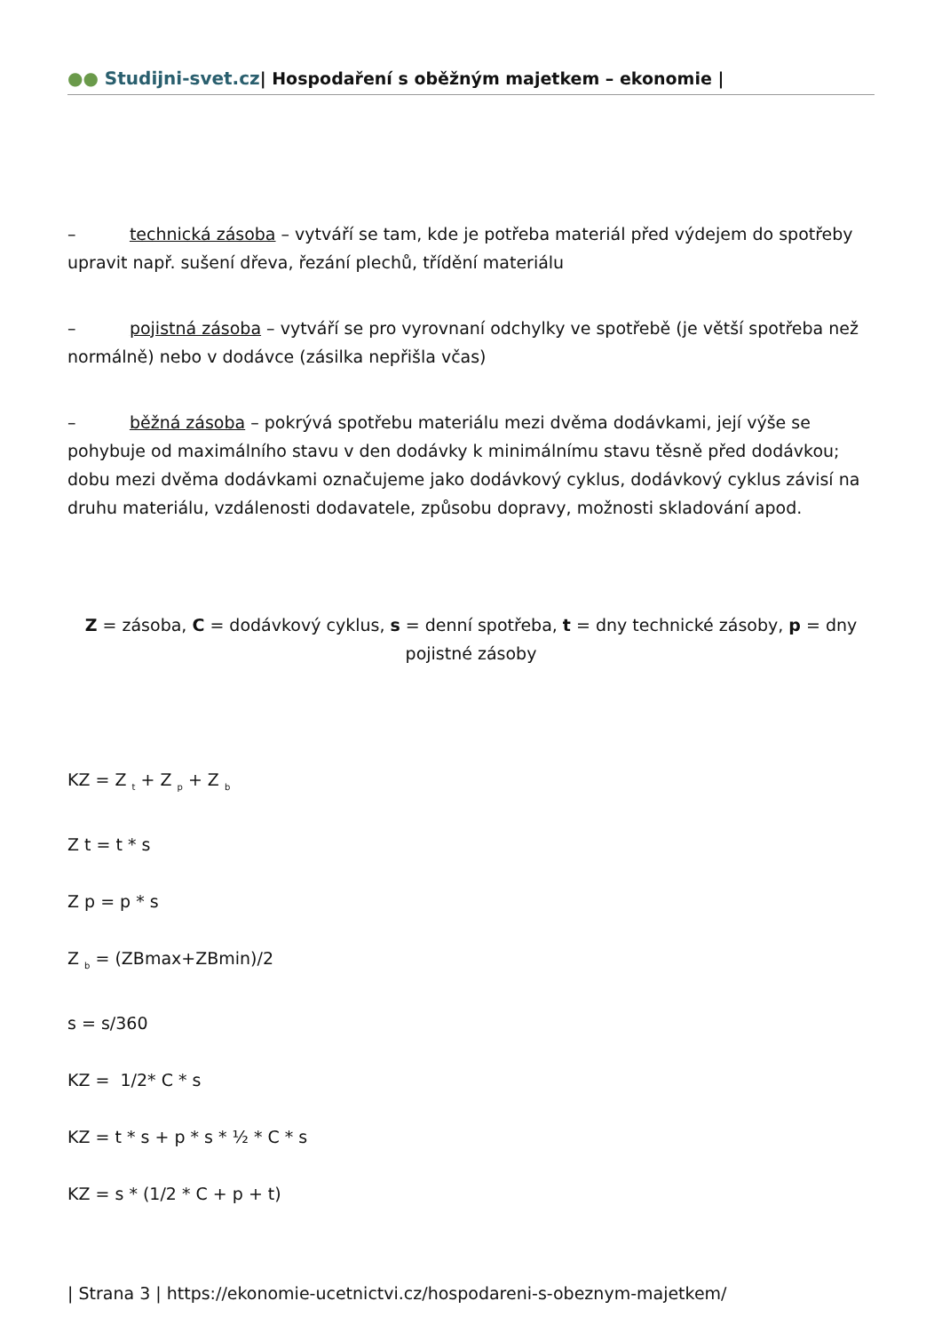●● Studijni-svet.cz| Hospodaření s oběžným majetkem – ekonomie |
– technická zásoba – vytváří se tam, kde je potřeba materiál před výdejem do spotřeby upravit např. sušení dřeva, řezání plechů, třídění materiálu
– pojistná zásoba – vytváří se pro vyrovnaní odchylky ve spotřebě (je větší spotřeba než normálně) nebo v dodávce (zásilka nepřišla včas)
– běžná zásoba – pokrývá spotřebu materiálu mezi dvěma dodávkami, její výše se pohybuje od maximálního stavu v den dodávky k minimálnímu stavu těsně před dodávkou; dobu mezi dvěma dodávkami označujeme jako dodávkový cyklus, dodávkový cyklus závisí na druhu materiálu, vzdálenosti dodavatele, způsobu dopravy, možnosti skladování apod.
Z = zásoba, C = dodávkový cyklus, s = denní spotřeba, t = dny technické zásoby, p = dny pojistné zásoby
KZ = Z <sub>t</sub> + Z <sub>p</sub> + Z <sub>b</sub>
Z t = t * s
Z p = p * s
Z <sub>b</sub> = (ZBmax+ZBmin)/2
s = s/360
KZ = 1/2* C * s
KZ = t * s + p * s * ½ * C * s
KZ = s * (1/2 * C + p + t)
| Strana 3 | https://ekonomie-ucetnictvi.cz/hospodareni-s-obeznym-majetkem/